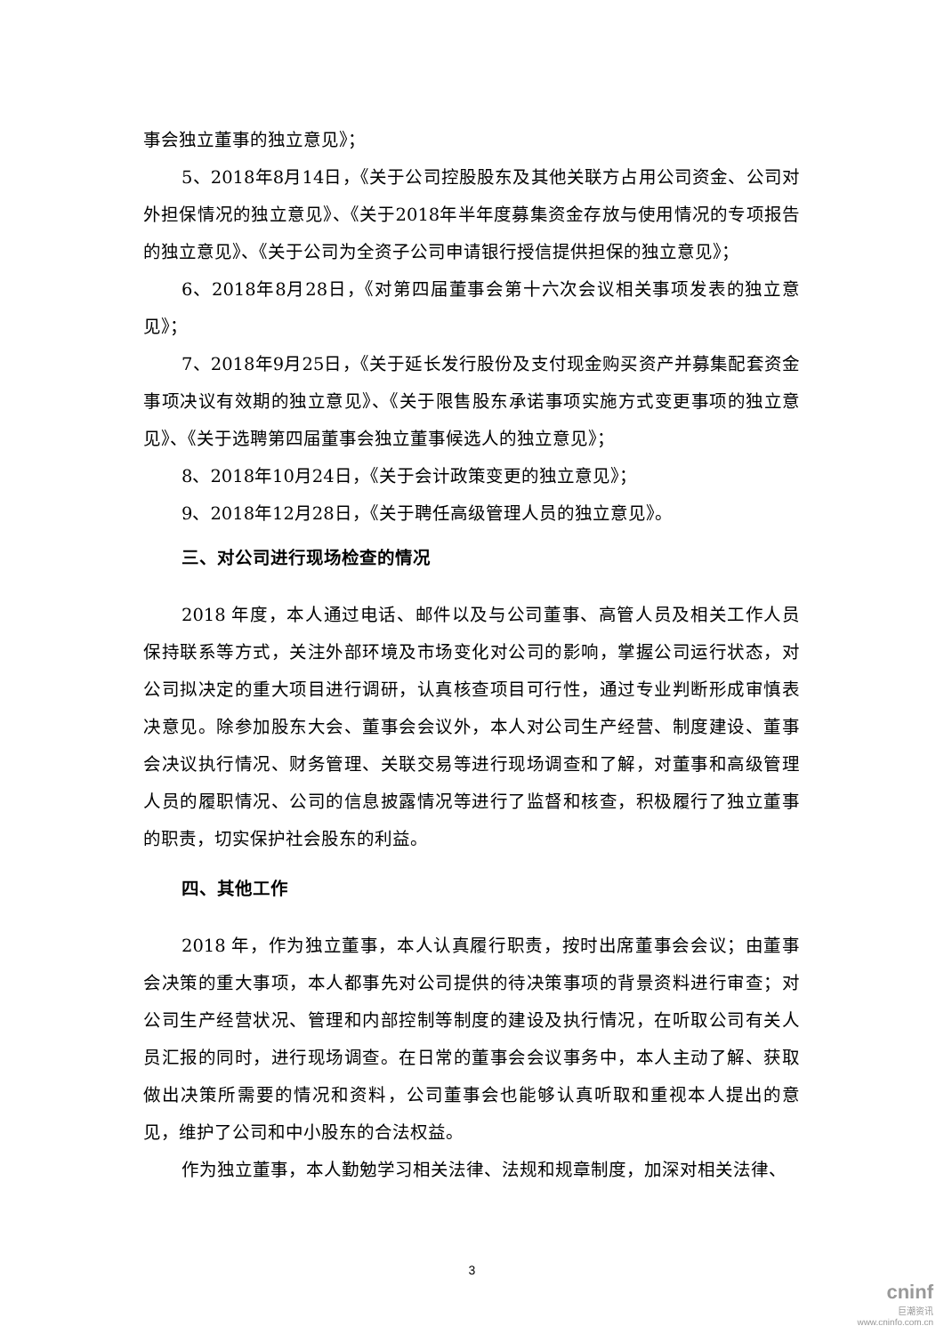事会独立董事的独立意见》；
5、2018年8月14日，《关于公司控股股东及其他关联方占用公司资金、公司对外担保情况的独立意见》、《关于2018年半年度募集资金存放与使用情况的专项报告的独立意见》、《关于公司为全资子公司申请银行授信提供担保的独立意见》；
6、2018年8月28日，《对第四届董事会第十六次会议相关事项发表的独立意见》；
7、2018年9月25日，《关于延长发行股份及支付现金购买资产并募集配套资金事项决议有效期的独立意见》、《关于限售股东承诺事项实施方式变更事项的独立意见》、《关于选聘第四届董事会独立董事候选人的独立意见》；
8、2018年10月24日，《关于会计政策变更的独立意见》；
9、2018年12月28日，《关于聘任高级管理人员的独立意见》。
三、对公司进行现场检查的情况
2018 年度，本人通过电话、邮件以及与公司董事、高管人员及相关工作人员保持联系等方式，关注外部环境及市场变化对公司的影响，掌握公司运行状态，对公司拟决定的重大项目进行调研，认真核查项目可行性，通过专业判断形成审慎表决意见。除参加股东大会、董事会会议外，本人对公司生产经营、制度建设、董事会决议执行情况、财务管理、关联交易等进行现场调查和了解，对董事和高级管理人员的履职情况、公司的信息披露情况等进行了监督和核查，积极履行了独立董事的职责，切实保护社会股东的利益。
四、其他工作
2018 年，作为独立董事，本人认真履行职责，按时出席董事会会议；由董事会决策的重大事项，本人都事先对公司提供的待决策事项的背景资料进行审查；对公司生产经营状况、管理和内部控制等制度的建设及执行情况，在听取公司有关人员汇报的同时，进行现场调查。在日常的董事会会议事务中，本人主动了解、获取做出决策所需要的情况和资料，公司董事会也能够认真听取和重视本人提出的意见，维护了公司和中小股东的合法权益。
作为独立董事，本人勤勉学习相关法律、法规和规章制度，加深对相关法律、
3
cninf
巨潮资讯
www.cninfo.com.cn